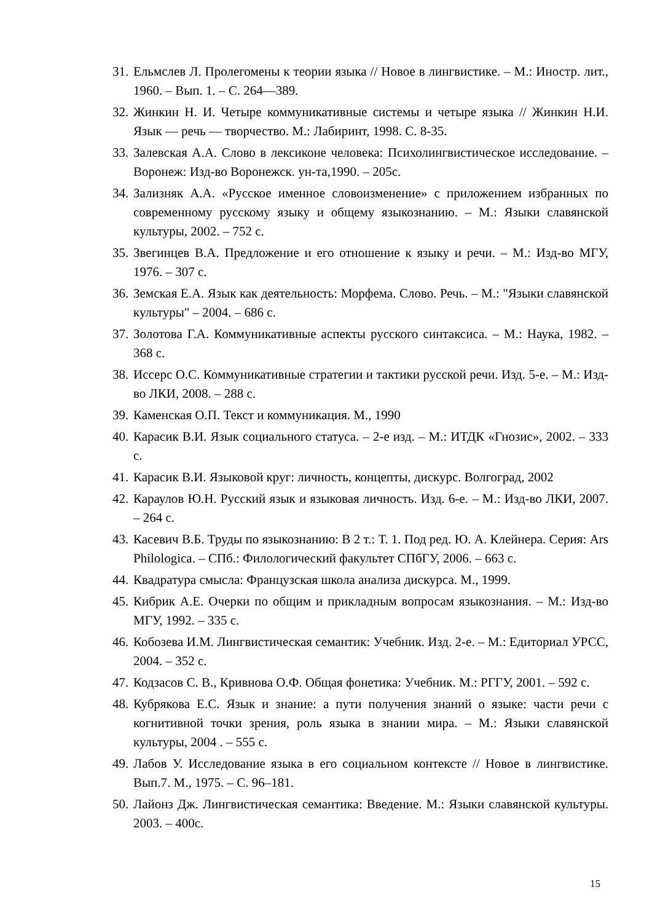31. Ельмслев Л. Пролегомены к теории языка // Новое в лингвистике. – М.: Иностр. лит., 1960. – Вып. 1. – С. 264—389.
32. Жинкин Н. И. Четыре коммуникативные системы и четыре языка // Жинкин Н.И. Язык — речь — творчество. М.: Лабиринт, 1998. С. 8-35.
33. Залевская А.А. Слово в лексиконе человека: Психолингвистическое исследование. – Воронеж: Изд-во Воронежск. ун-та,1990. – 205с.
34. Зализняк А.А. «Русское именное словоизменение» с приложением избранных по современному русскому языку и общему языкознанию. – М.: Языки славянской культуры, 2002. – 752 с.
35. Звегинцев В.А. Предложение и его отношение к языку и речи. – М.: Изд-во МГУ, 1976. – 307 с.
36. Земская Е.А. Язык как деятельность: Морфема. Слово. Речь. – М.: "Языки славянской культуры" – 2004. – 686 с.
37. Золотова Г.А. Коммуникативные аспекты русского синтаксиса. – М.: Наука, 1982. – 368 с.
38. Иссерс О.С. Коммуникативные стратегии и тактики русской речи. Изд. 5-е. – М.: Изд-во ЛКИ, 2008. – 288 с.
39. Каменская О.П. Текст и коммуникация. М., 1990
40. Карасик В.И. Язык социального статуса. – 2-е изд. – М.: ИТДК «Гнозис», 2002. – 333 с.
41. Карасик В.И. Языковой круг: личность, концепты, дискурс. Волгоград, 2002
42. Караулов Ю.Н. Русский язык и языковая личность. Изд. 6-е. – М.: Изд-во ЛКИ, 2007. – 264 с.
43. Касевич В.Б. Труды по языкознанию: В 2 т.: Т. 1. Под ред. Ю. А. Клейнера. Серия: Ars Philologica. – СПб.: Филологический факультет СПбГУ, 2006. – 663 с.
44. Квадратура смысла: Французская школа анализа дискурса. М., 1999.
45. Кибрик А.Е. Очерки по общим и прикладным вопросам языкознания. – М.: Изд-во МГУ, 1992. – 335 с.
46. Кобозева И.М. Лингвистическая семантик: Учебник. Изд. 2-е. – М.: Едиториал УРСС, 2004. – 352 с.
47. Кодзасов С. В., Кривнова О.Ф. Общая фонетика: Учебник. М.: РГГУ, 2001. – 592 с.
48. Кубрякова Е.С. Язык и знание: а пути получения знаний о языке: части речи с когнитивной точки зрения, роль языка в знании мира. – М.: Языки славянской культуры, 2004 . – 555 с.
49. Лабов У. Исследование языка в его социальном контексте // Новое в лингвистике. Вып.7. М., 1975. – С. 96–181.
50. Лайонз Дж. Лингвистическая семантика: Введение. М.: Языки славянской культуры. 2003. – 400с.
15